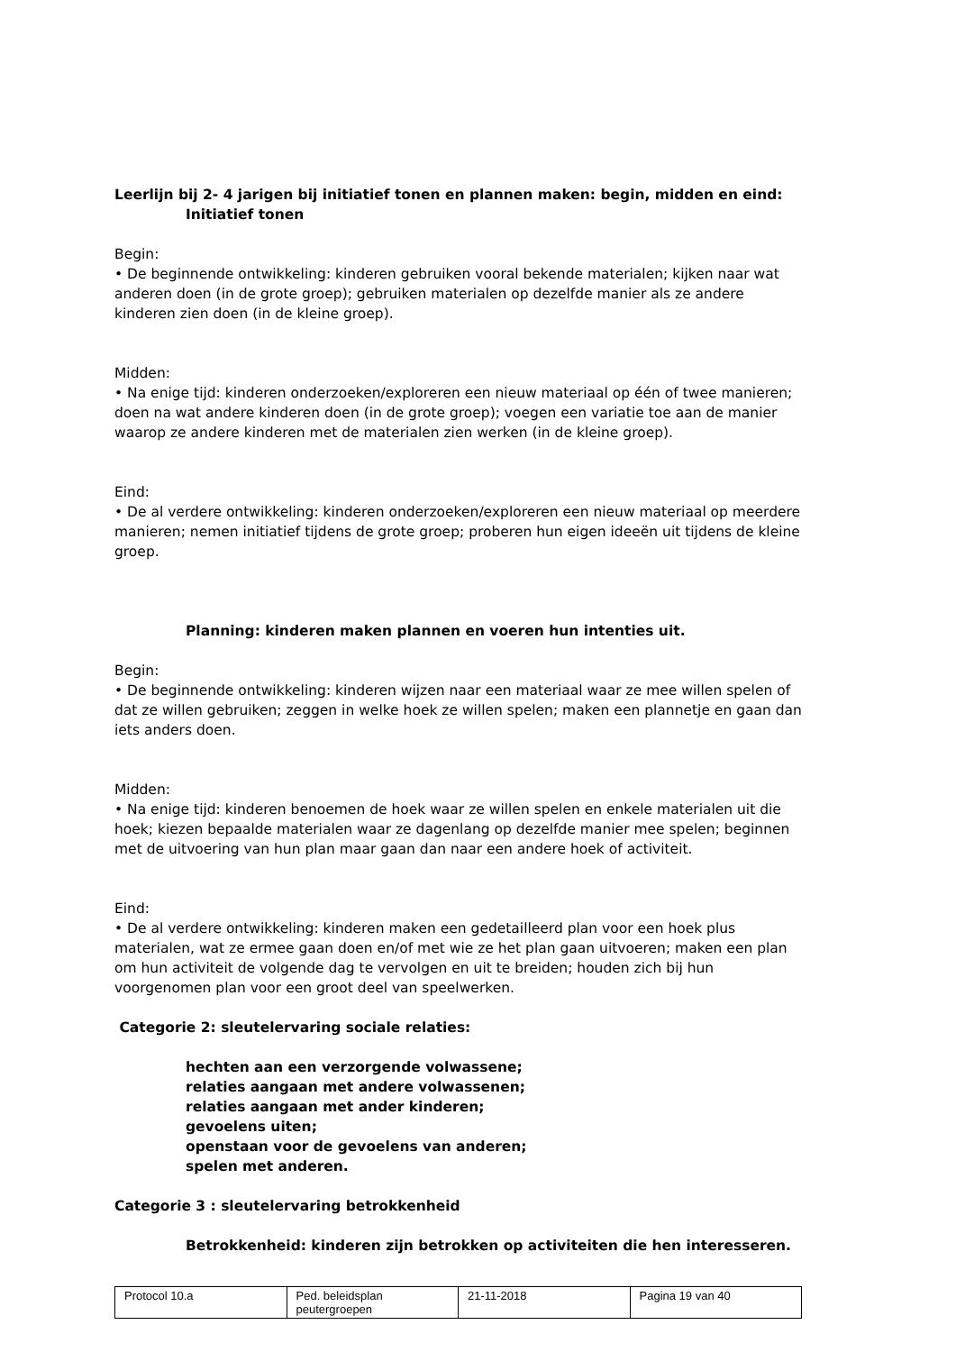Leerlijn bij 2- 4 jarigen bij initiatief tonen en plannen maken: begin, midden en eind:
Initiatief tonen
Begin:
• De beginnende ontwikkeling: kinderen gebruiken vooral bekende materialen; kijken naar wat anderen doen (in de grote groep); gebruiken materialen op dezelfde manier als ze andere kinderen zien doen (in de kleine groep).
Midden:
• Na enige tijd: kinderen onderzoeken/exploreren een nieuw materiaal op één of twee manieren; doen na wat andere kinderen doen (in de grote groep); voegen een variatie toe aan de manier waarop ze andere kinderen met de materialen zien werken (in de kleine groep).
Eind:
• De al verdere ontwikkeling: kinderen onderzoeken/exploreren een nieuw materiaal op meerdere manieren; nemen initiatief tijdens de grote groep; proberen hun eigen ideeën uit tijdens de kleine groep.
Planning: kinderen maken plannen en voeren hun intenties uit.
Begin:
• De beginnende ontwikkeling: kinderen wijzen naar een materiaal waar ze mee willen spelen of dat ze willen gebruiken; zeggen in welke hoek ze willen spelen; maken een plannetje en gaan dan iets anders doen.
Midden:
• Na enige tijd: kinderen benoemen de hoek waar ze willen spelen en enkele materialen uit die hoek; kiezen bepaalde materialen waar ze dagenlang op dezelfde manier mee spelen; beginnen met de uitvoering van hun plan maar gaan dan naar een andere hoek of activiteit.
Eind:
• De al verdere ontwikkeling: kinderen maken een gedetailleerd plan voor een hoek plus materialen, wat ze ermee gaan doen en/of met wie ze het plan gaan uitvoeren; maken een plan om hun activiteit de volgende dag te vervolgen en uit te breiden; houden zich bij hun voorgenomen plan voor een groot deel van speelwerken.
Categorie 2: sleutelervaring sociale relaties:
hechten aan een verzorgende volwassene;
relaties aangaan met andere volwassenen;
relaties aangaan met ander kinderen;
gevoelens uiten;
openstaan voor de gevoelens van anderen;
spelen met anderen.
Categorie 3 : sleutelervaring betrokkenheid
Betrokkenheid: kinderen zijn betrokken op activiteiten die hen interesseren.
| Protocol 10.a | Ped. beleidsplan peutergroepen | 21-11-2018 | Pagina 19 van 40 |